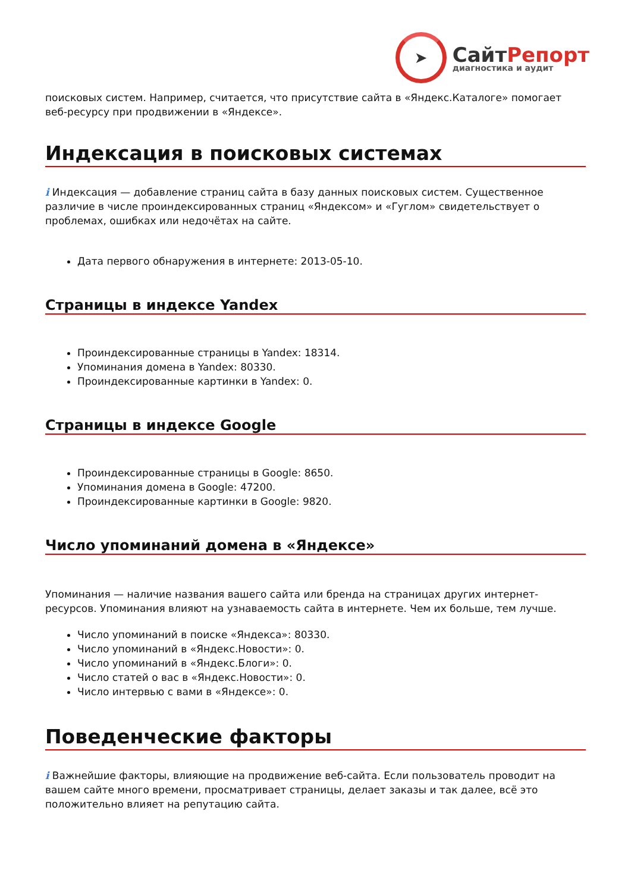➤
Сайт Репорт
диагностика и аудит
поисковых систем. Например, считается, что присутствие сайта в «Яндекс.Каталоге» помогает веб-ресурсу при продвижении в «Яндексе».
Индексация в поисковых системах
i Индексация — добавление страниц сайта в базу данных поисковых систем. Существенное различие в числе проиндексированных страниц «Яндексом» и «Гуглом» свидетельствует о проблемах, ошибках или недочётах на сайте.
Дата первого обнаружения в интернете: 2013-05-10.
Страницы в индексе Yandex
Проиндексированные страницы в Yandex: 18314.
Упоминания домена в Yandex: 80330.
Проиндексированные картинки в Yandex: 0.
Страницы в индексе Google
Проиндексированные страницы в Google: 8650.
Упоминания домена в Google: 47200.
Проиндексированные картинки в Google: 9820.
Число упоминаний домена в «Яндексе»
Упоминания — наличие названия вашего сайта или бренда на страницах других интернет-ресурсов. Упоминания влияют на узнаваемость сайта в интернете. Чем их больше, тем лучше.
Число упоминаний в поиске «Яндекса»: 80330.
Число упоминаний в «Яндекс.Новости»: 0.
Число упоминаний в «Яндекс.Блоги»: 0.
Число статей о вас в «Яндекс.Новости»: 0.
Число интервью с вами в «Яндексе»: 0.
Поведенческие факторы
i Важнейшие факторы, влияющие на продвижение веб-сайта. Если пользователь проводит на вашем сайте много времени, просматривает страницы, делает заказы и так далее, всё это положительно влияет на репутацию сайта.